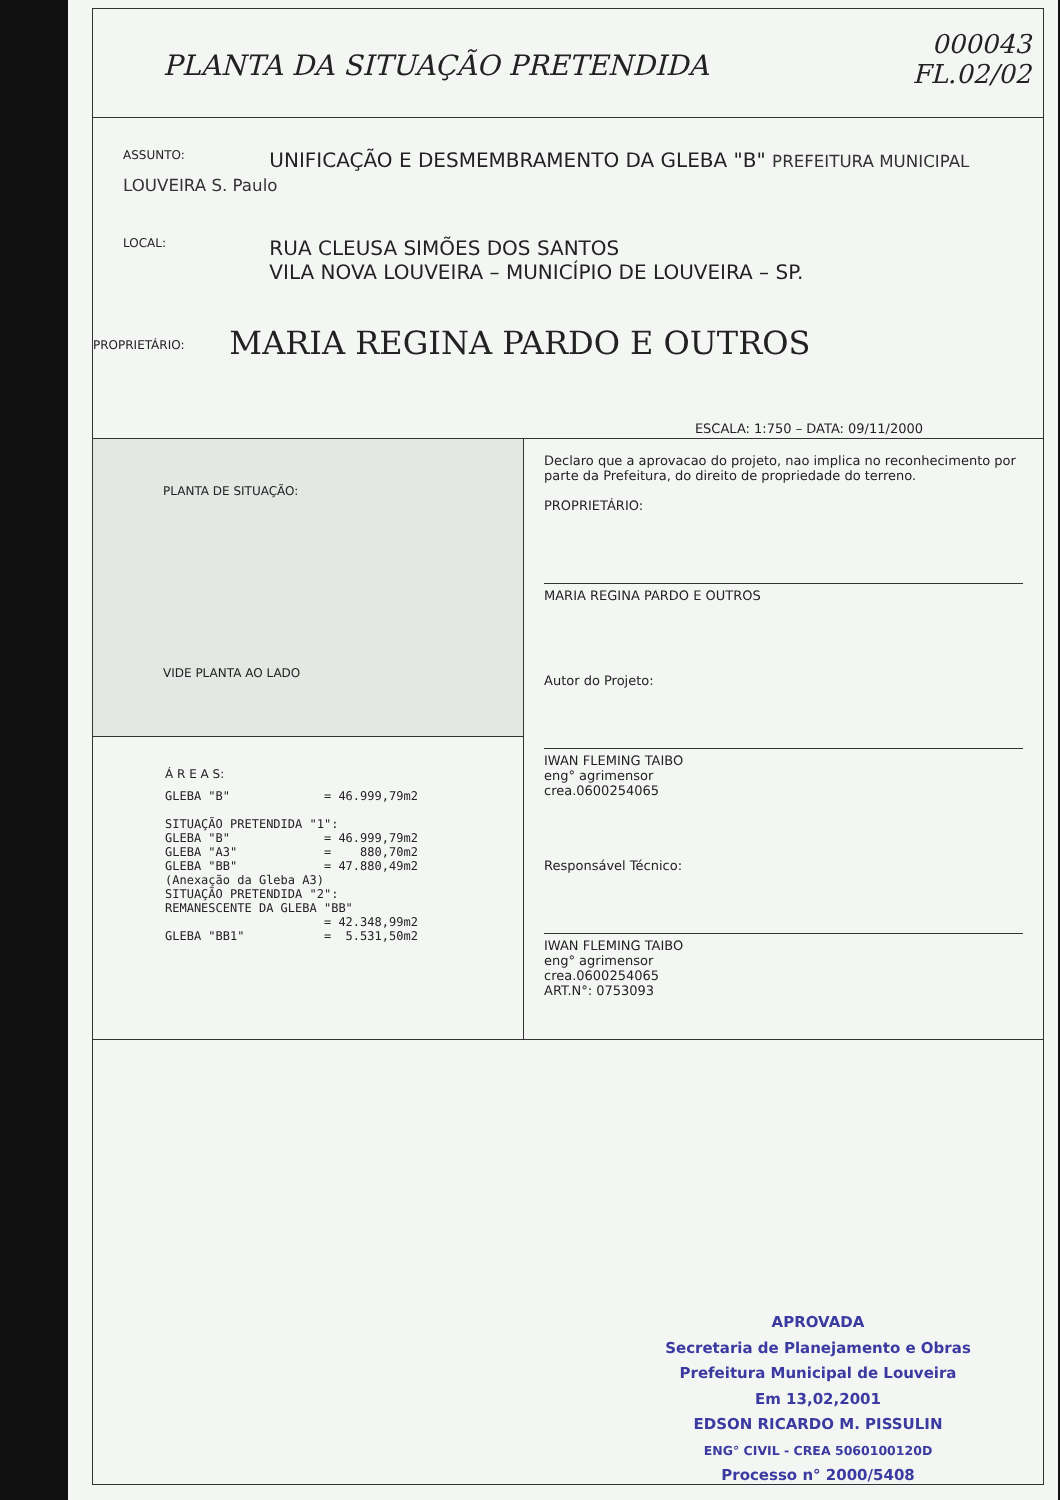PLANTA DA SITUAÇÃO PRETENDIDA
000043
FL.02/02
ASSUNTO: UNIFICAÇÃO E DESMEMBRAMENTO DA GLEBA "B" PREFEITURA MUNICIPAL LOUVEIRA S. Paulo
LOCAL: RUA CLEUSA SIMÕES DOS SANTOS
VILA NOVA LOUVEIRA – MUNICÍPIO DE LOUVEIRA – SP.
PROPRIETÁRIO: MARIA REGINA PARDO E OUTROS
ESCALA: 1:750 – DATA: 09/11/2000
PLANTA DE SITUAÇÃO:
VIDE PLANTA AO LADO
Á R E A S:
GLEBA "B"             = 46.999,79m2

SITUAÇÃO PRETENDIDA "1":
GLEBA "B"             = 46.999,79m2
GLEBA "A3"            =    880,70m2
GLEBA "BB"            = 47.880,49m2
(Anexação da Gleba A3)
SITUAÇÃO PRETENDIDA "2":
REMANESCENTE DA GLEBA "BB"
                      = 42.348,99m2
GLEBA "BB1"           =  5.531,50m2
Declaro que a aprovacao do projeto, nao implica no reconhecimento por parte da Prefeitura, do direito de propriedade do terreno.
PROPRIETÁRIO:
MARIA REGINA PARDO E OUTROS
Autor do Projeto:
IWAN FLEMING TAIBO
eng° agrimensor
crea.0600254065
Responsável Técnico:
IWAN FLEMING TAIBO
eng° agrimensor
crea.0600254065
ART.N°: 0753093
APROVADA
Secretaria de Planejamento e Obras
Prefeitura Municipal de Louveira
Em 13,02,2001
EDSON RICARDO M. PISSULIN
ENG° CIVIL - CREA 5060100120D
Processo n° 2000/5408